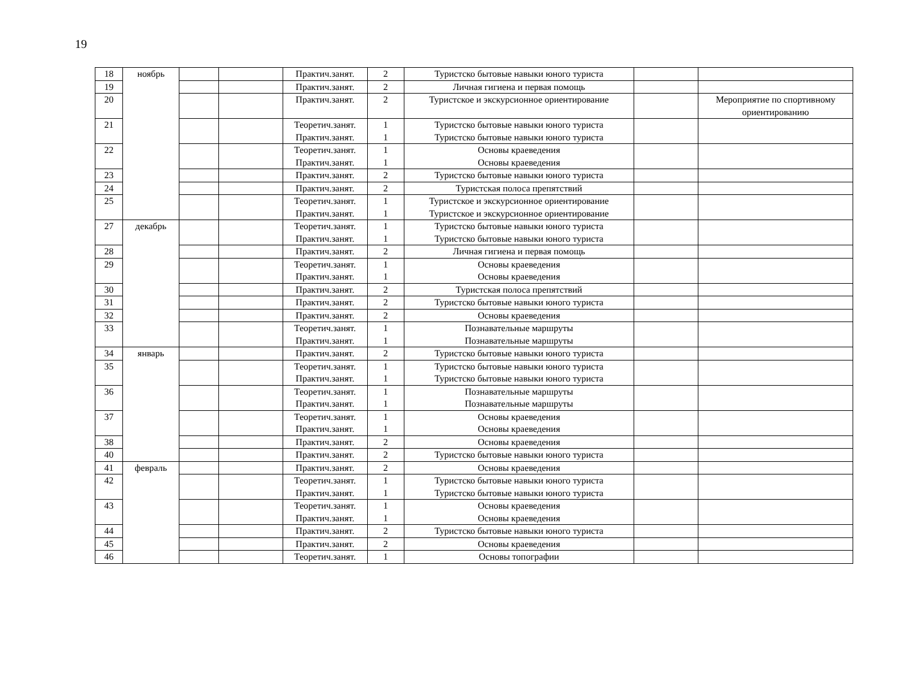19
| 18 | ноябрь | | | Практич.занят. | 2 | Туристско бытовые навыки юного туриста | | |
| 19 | | | | Практич.занят. | 2 | Личная гигиена и первая помощь | | |
| 20 | | | | Практич.занят. | 2 | Туристское и экскурсионное ориентирование | | Мероприятие по спортивному ориентированию |
| 21 | | | | Теоретич.занят. Практич.занят. | 1 1 | Туристско бытовые навыки юного туриста Туристско бытовые навыки юного туриста | | |
| 22 | | | | Теоретич.занят. Практич.занят. | 1 1 | Основы краеведения Основы краеведения | | |
| 23 | | | | Практич.занят. | 2 | Туристско бытовые навыки юного туриста | | |
| 24 | | | | Практич.занят. | 2 | Туристская полоса препятствий | | |
| 25 | | | | Теоретич.занят. Практич.занят. | 1 1 | Туристское и экскурсионное ориентирование Туристское и экскурсионное ориентирование | | |
| 27 | декабрь | | | Теоретич.занят. Практич.занят. | 1 1 | Туристско бытовые навыки юного туриста Туристско бытовые навыки юного туриста | | |
| 28 | | | | Практич.занят. | 2 | Личная гигиена и первая помощь | | |
| 29 | | | | Теоретич.занят. Практич.занят. | 1 1 | Основы краеведения Основы краеведения | | |
| 30 | | | | Практич.занят. | 2 | Туристская полоса препятствий | | |
| 31 | | | | Практич.занят. | 2 | Туристско бытовые навыки юного туриста | | |
| 32 | | | | Практич.занят. | 2 | Основы краеведения | | |
| 33 | | | | Теоретич.занят. Практич.занят. | 1 1 | Познавательные маршруты Познавательные маршруты | | |
| 34 | январь | | | Практич.занят. | 2 | Туристско бытовые навыки юного туриста | | |
| 35 | | | | Теоретич.занят. Практич.занят. | 1 1 | Туристско бытовые навыки юного туриста Туристско бытовые навыки юного туриста | | |
| 36 | | | | Теоретич.занят. Практич.занят. | 1 1 | Познавательные маршруты Познавательные маршруты | | |
| 37 | | | | Теоретич.занят. Практич.занят. | 1 1 | Основы краеведения Основы краеведения | | |
| 38 | | | | Практич.занят. | 2 | Основы краеведения | | |
| 40 | | | | Практич.занят. | 2 | Туристско бытовые навыки юного туриста | | |
| 41 | февраль | | | Практич.занят. | 2 | Основы краеведения | | |
| 42 | | | | Теоретич.занят. Практич.занят. | 1 1 | Туристско бытовые навыки юного туриста Туристско бытовые навыки юного туриста | | |
| 43 | | | | Теоретич.занят. Практич.занят. | 1 1 | Основы краеведения Основы краеведения | | |
| 44 | | | | Практич.занят. | 2 | Туристско бытовые навыки юного туриста | | |
| 45 | | | | Практич.занят. | 2 | Основы краеведения | | |
| 46 | | | | Теоретич.занят. | 1 | Основы топографии | | |